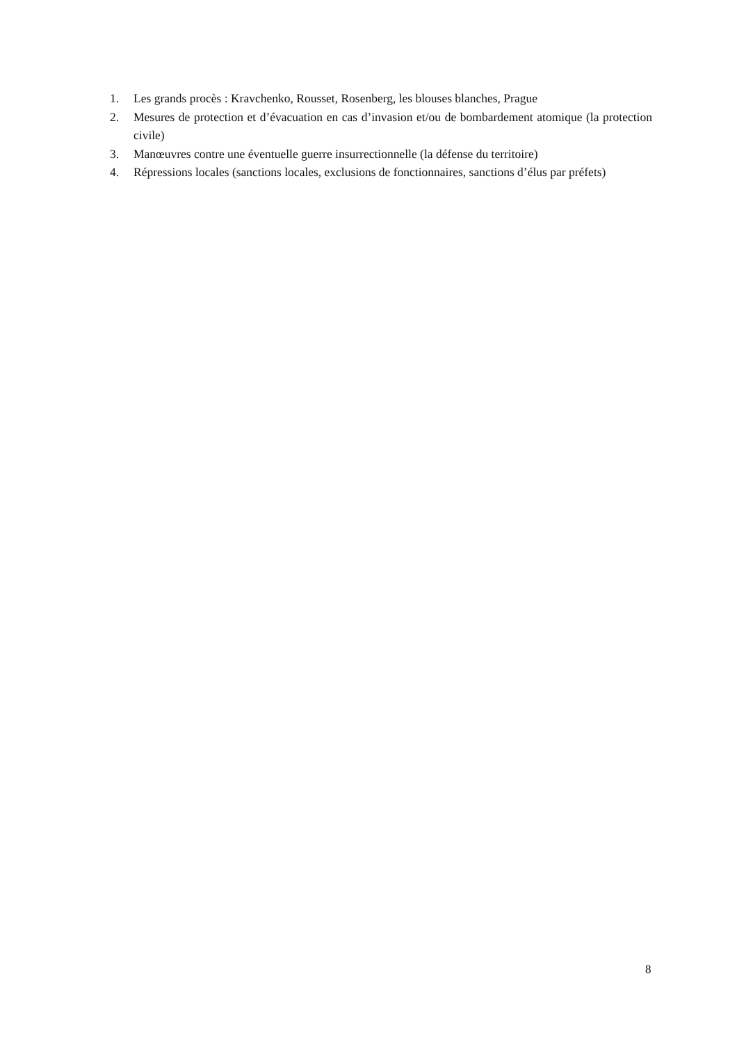1. Les grands procès : Kravchenko, Rousset, Rosenberg, les blouses blanches, Prague
2. Mesures de protection et d’évacuation en cas d’invasion et/ou de bombardement atomique (la protection civile)
3. Manœuvres contre une éventuelle guerre insurrectionnelle (la défense du territoire)
4. Répressions locales (sanctions locales, exclusions de fonctionnaires, sanctions d’élus par préfets)
8